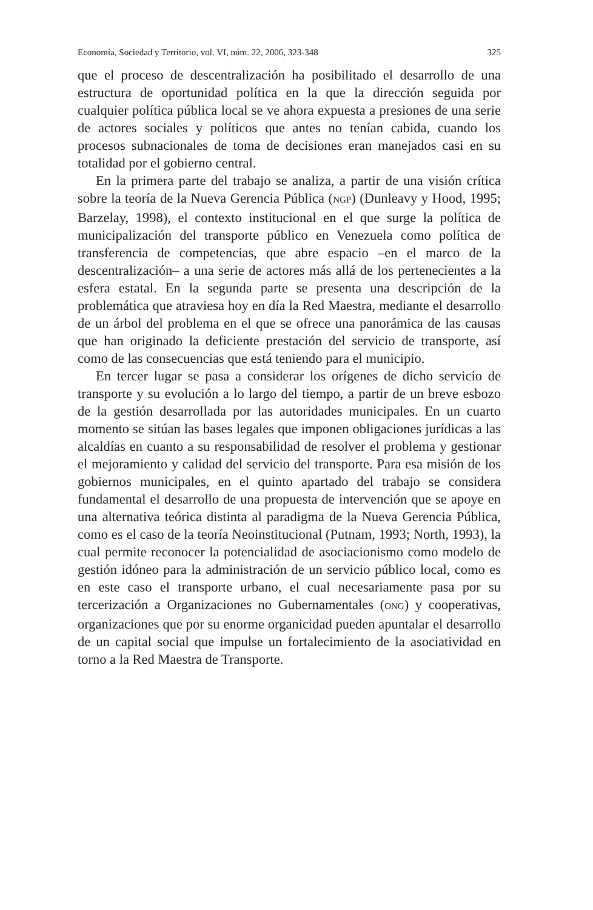Economía, Sociedad y Territorio, vol. VI, núm. 22, 2006, 323-348 325
que el proceso de descentralización ha posibilitado el desarrollo de una estructura de oportunidad política en la que la dirección seguida por cualquier política pública local se ve ahora expuesta a presiones de una serie de actores sociales y políticos que antes no tenían cabida, cuando los procesos subnacionales de toma de decisiones eran manejados casi en su totalidad por el gobierno central.
En la primera parte del trabajo se analiza, a partir de una visión crítica sobre la teoría de la Nueva Gerencia Pública (NGP) (Dunleavy y Hood, 1995; Barzelay, 1998), el contexto institucional en el que surge la política de municipalización del transporte público en Venezuela como política de transferencia de competencias, que abre espacio –en el marco de la descentralización– a una serie de actores más allá de los pertenecientes a la esfera estatal. En la segunda parte se presenta una descripción de la problemática que atraviesa hoy en día la Red Maestra, mediante el desarrollo de un árbol del problema en el que se ofrece una panorámica de las causas que han originado la deficiente prestación del servicio de transporte, así como de las consecuencias que está teniendo para el municipio.
En tercer lugar se pasa a considerar los orígenes de dicho servicio de transporte y su evolución a lo largo del tiempo, a partir de un breve esbozo de la gestión desarrollada por las autoridades municipales. En un cuarto momento se sitúan las bases legales que imponen obligaciones jurídicas a las alcaldías en cuanto a su responsabilidad de resolver el problema y gestionar el mejoramiento y calidad del servicio del transporte. Para esa misión de los gobiernos municipales, en el quinto apartado del trabajo se considera fundamental el desarrollo de una propuesta de intervención que se apoye en una alternativa teórica distinta al paradigma de la Nueva Gerencia Pública, como es el caso de la teoría Neoinstitucional (Putnam, 1993; North, 1993), la cual permite reconocer la potencialidad de asociacionismo como modelo de gestión idóneo para la administración de un servicio público local, como es en este caso el transporte urbano, el cual necesariamente pasa por su tercerización a Organizaciones no Gubernamentales (ONG) y cooperativas, organizaciones que por su enorme organicidad pueden apuntalar el desarrollo de un capital social que impulse un fortalecimiento de la asociatividad en torno a la Red Maestra de Transporte.